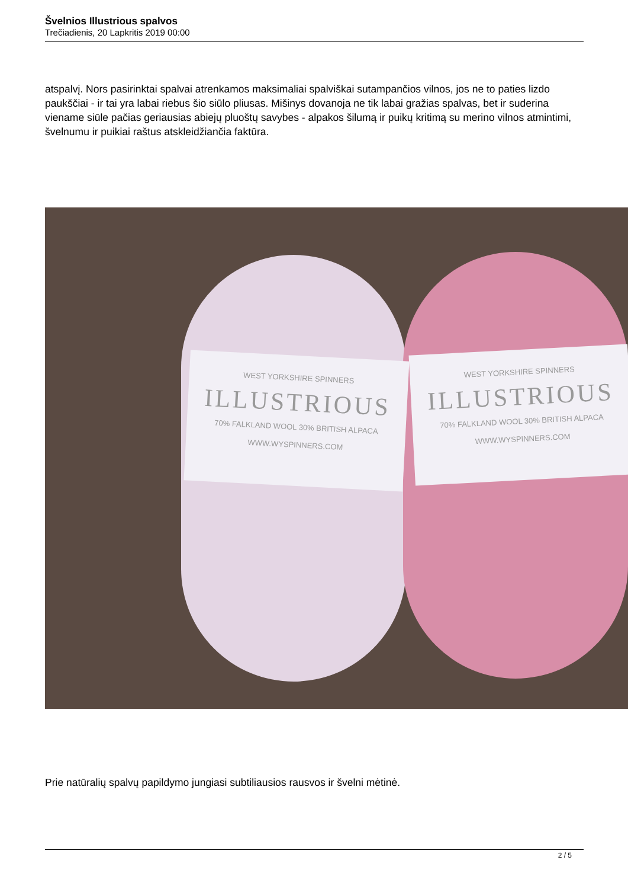Švelnios Illustrious spalvos
Trečiadienis, 20 Lapkritis 2019 00:00
atspalvį. Nors pasirinktai spalvai atrenkamos maksimaliai spalviškai sutampančios vilnos, jos ne to paties lizdo paukščiai - ir tai yra labai riebus šio siūlo pliusas. Mišinys dovanoja ne tik labai gražias spalvas, bet ir suderina viename siūle pačias geriausias abiejų pluoštų savybes - alpakos šilumą ir puikų kritimą su merino vilnos atmintimi, švelnumu ir puikiai raštus atskleidžiančia faktūra.
WEST YORKSHIRE SPINNERS
ILLUSTRIOUS
70% FALKLAND WOOL 30% BRITISH ALPACA
WWW.WYSPINNERS.COM
WEST YORKSHIRE SPINNERS
ILLUSTRIOUS
70% FALKLAND WOOL 30% BRITISH ALPACA
WWW.WYSPINNERS.COM
Prie natūralių spalvų papildymo jungiasi subtiliausios rausvos ir švelni mėtinė.
2 / 5